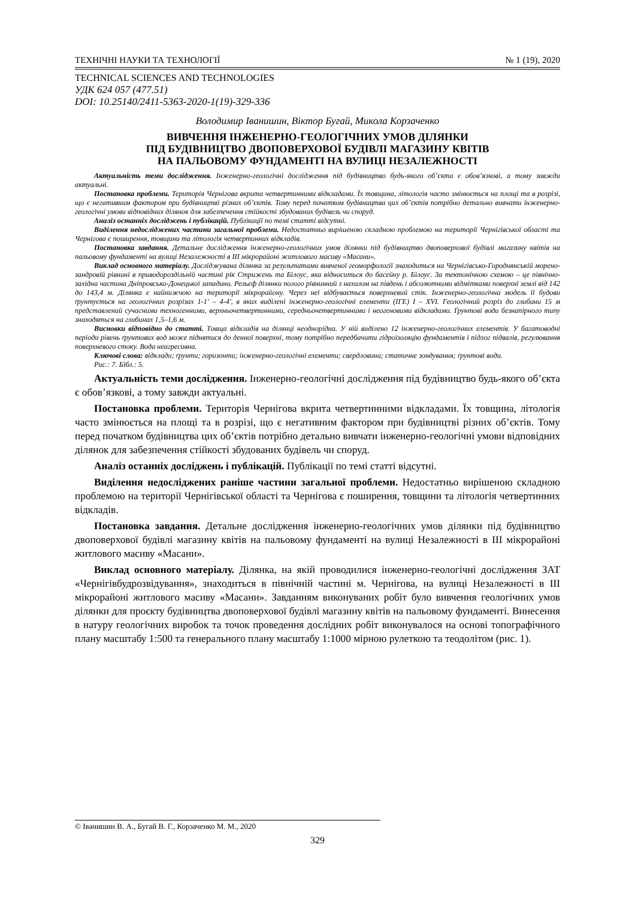ТЕХНІЧНІ НАУКИ ТА ТЕХНОЛОГІЇ № 1 (19), 2020
TECHNICAL SCIENCES AND TECHNOLOGIES
УДК 624 057 (477.51)
DOI: 10.25140/2411-5363-2020-1(19)-329-336
Володимир Іванишин, Віктор Бугай, Микола Корзаченко
ВИВЧЕННЯ ІНЖЕНЕРНО-ГЕОЛОГІЧНИХ УМОВ ДІЛЯНКИ
ПІД БУДІВНИЦТВО ДВОПОВЕРХОВОЇ БУДІВЛІ МАГАЗИНУ КВІТІВ
НА ПАЛЬОВОМУ ФУНДАМЕНТІ НА ВУЛИЦІ НЕЗАЛЕЖНОСТІ
Актуальність теми дослідження. Інженерно-геологічні дослідження під будівництво будь-якого об’єкта є обов’язкові, а тому завжди актуальні.
Постановка проблеми. Територія Чернігова вкрита четвертинними відкладами. Їх товщина, літологія часто змінюється на площі та в розрізі, що є негативним фактором при будівництві різних об’єктів. Тому перед початком будівництва цих об’єктів потрібно детально вивчати інженерно-геологічні умови відповідних ділянок для забезпечення стійкості збудованих будівель чи споруд.
Аналіз останніх досліджень і публікацій. Публікації по темі статті відсутні.
Виділення недосліджених частини загальної проблеми. Недостатньо вирішеною складною проблемою на території Чернігівської області та Чернігова є поширення, товщини та літологія четвертинних відкладів.
Постановка завдання. Детальне дослідження інженерно-геологічних умов ділянки під будівництво двоповерхової будівлі магазину квітів на пальовому фундаменті на вулиці Незалежності в ІІІ мікрорайоні житлового масиву «Масани».
Виклад основного матеріалу. Досліджувана ділянка за результатами вивченої геоморфології знаходиться на Чернігівсько-Городнянській морено-зандровій рівнині в приводороздільній частині рік Стрижень та Білоус, яка відноситься до басейну р. Білоус. За тектонічною схемою – це північно-західна частина Дніпровсько-Донецької западини. Рельєф ділянки полого рівнинний з нахилом на південь і абсолютними відмітками поверхні землі від 142 до 143,4 м. Ділянка є найнижчою на території мікрорайону. Через неї відбувається поверхневий стік. Інженерно-геологічна модель її будови ґрунтується на геологічних розрізах 1-1' – 4-4', в яких виділені інженерно-геологічні елементи (ІГЕ) І – XVI. Геологічний розріз до глибини 15 м представлений сучасними техногенними, верхньочетвертинними, середньочетвертинними і неогеновими відкладами. Ґрунтові води безнапірного типу знаходяться на глибинах 1,5–1,6 м.
Висновки відповідно до статті. Товща відкладів на ділянці неоднорідна. У ній виділено 12 інженерно-геологічних елементів. У багатоводні періоди рівень ґрунтових вод може піднятися до денної поверхні, тому потрібно передбачити гідроізоляцію фундаментів і підлог підвалів, регулювання поверхневого стоку. Вода неагресивна.
Ключові слова: відклади; ґрунти; горизонти; інженерно-геологічні елементи; свердловина; статичне зондування; ґрунтові води.
Рис.: 7. Бібл.: 5.
Актуальність теми дослідження. Інженерно-геологічні дослідження під будівництво будь-якого об’єкта є обов’язкові, а тому завжди актуальні.
Постановка проблеми. Територія Чернігова вкрита четвертинними відкладами. Їх товщина, літологія часто змінюється на площі та в розрізі, що є негативним фактором при будівництві різних об’єктів. Тому перед початком будівництва цих об’єктів потрібно детально вивчати інженерно-геологічні умови відповідних ділянок для забезпечення стійкості збудованих будівель чи споруд.
Аналіз останніх досліджень і публікацій. Публікації по темі статті відсутні.
Виділення недосліджених раніше частини загальної проблеми. Недостатньо вирішеною складною проблемою на території Чернігівської області та Чернігова є поширення, товщини та літологія четвертинних відкладів.
Постановка завдання. Детальне дослідження інженерно-геологічних умов ділянки під будівництво двоповерхової будівлі магазину квітів на пальовому фундаменті на вулиці Незалежності в ІІІ мікрорайоні житлового масиву «Масани».
Виклад основного матеріалу. Ділянка, на якій проводилися інженерно-геологічні дослідження ЗАТ «Чернігівбудрозвідування», знаходиться в північній частині м. Чернігова, на вулиці Незалежності в ІІІ мікрорайоні житлового масиву «Масани». Завданням виконуваних робіт було вивчення геологічних умов ділянки для проєкту будівництва двоповерхової будівлі магазину квітів на пальовому фундаменті. Винесення в натуру геологічних виробок та точок проведення дослідних робіт виконувалося на основі топографічного плану масштабу 1:500 та генерального плану масштабу 1:1000 мірною рулеткою та теодолітом (рис. 1).
© Іванишин В. А., Бугай В. Г., Корзаченко М. М., 2020
329